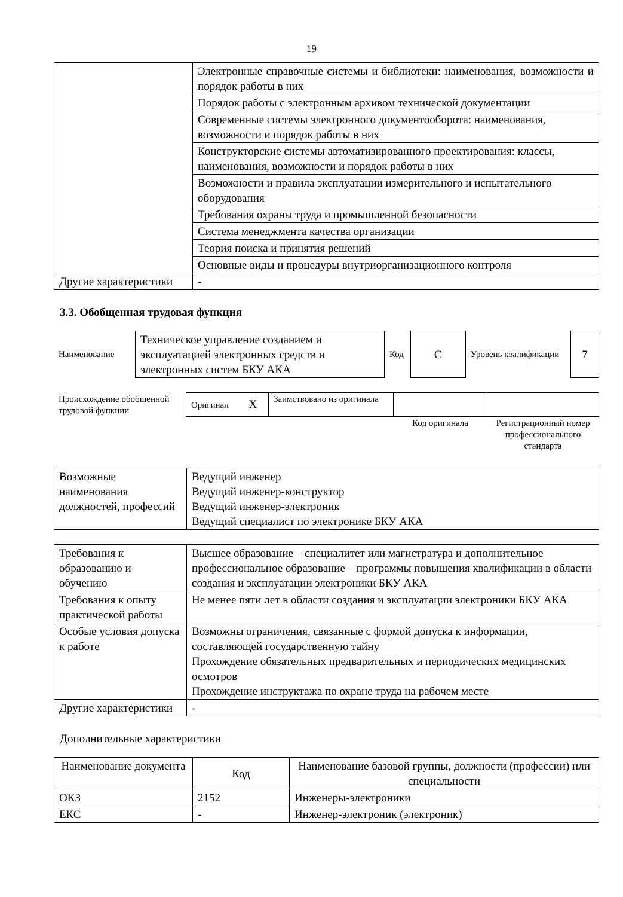19
| | Электронные справочные системы и библиотеки: наименования, возможности и порядок работы в них |
| | Порядок работы с электронным архивом технической документации |
| | Современные системы электронного документооборота: наименования, возможности и порядок работы в них |
| | Конструкторские системы автоматизированного проектирования: классы, наименования, возможности и порядок работы в них |
| | Возможности и правила эксплуатации измерительного и испытательного оборудования |
| | Требования охраны труда и промышленной безопасности |
| | Система менеджмента качества организации |
| | Теория поиска и принятия решений |
| | Основные виды и процедуры внутриорганизационного контроля |
| Другие характеристики | - |
3.3. Обобщенная трудовая функция
| Наименование | Техническое управление созданием и эксплуатацией электронных средств и электронных систем БКУ АКА | Код | С | Уровень квалификации | 7 |
| Происхождение обобщенной трудовой функции | Оригинал X | Заимствовано из оригинала | | |
| | | | Код оригинала | Регистрационный номер профессионального стандарта |
| Возможные наименования должностей, профессий | Ведущий инженер Ведущий инженер-конструктор Ведущий инженер-электроник Ведущий специалист по электронике БКУ АКА |
| Требования к образованию и обучению | Высшее образование – специалитет или магистратура и дополнительное профессиональное образование – программы повышения квалификации в области создания и эксплуатации электроники БКУ АКА |
| Требования к опыту практической работы | Не менее пяти лет в области создания и эксплуатации электроники БКУ АКА |
| Особые условия допуска к работе | Возможны ограничения, связанные с формой допуска к информации, составляющей государственную тайну Прохождение обязательных предварительных и периодических медицинских осмотров Прохождение инструктажа по охране труда на рабочем месте |
| Другие характеристики | - |
Дополнительные характеристики
| Наименование документа | Код | Наименование базовой группы, должности (профессии) или специальности |
| --- | --- | --- |
| ОКЗ | 2152 | Инженеры-электроники |
| ЕКС | - | Инженер-электроник (электроник) |